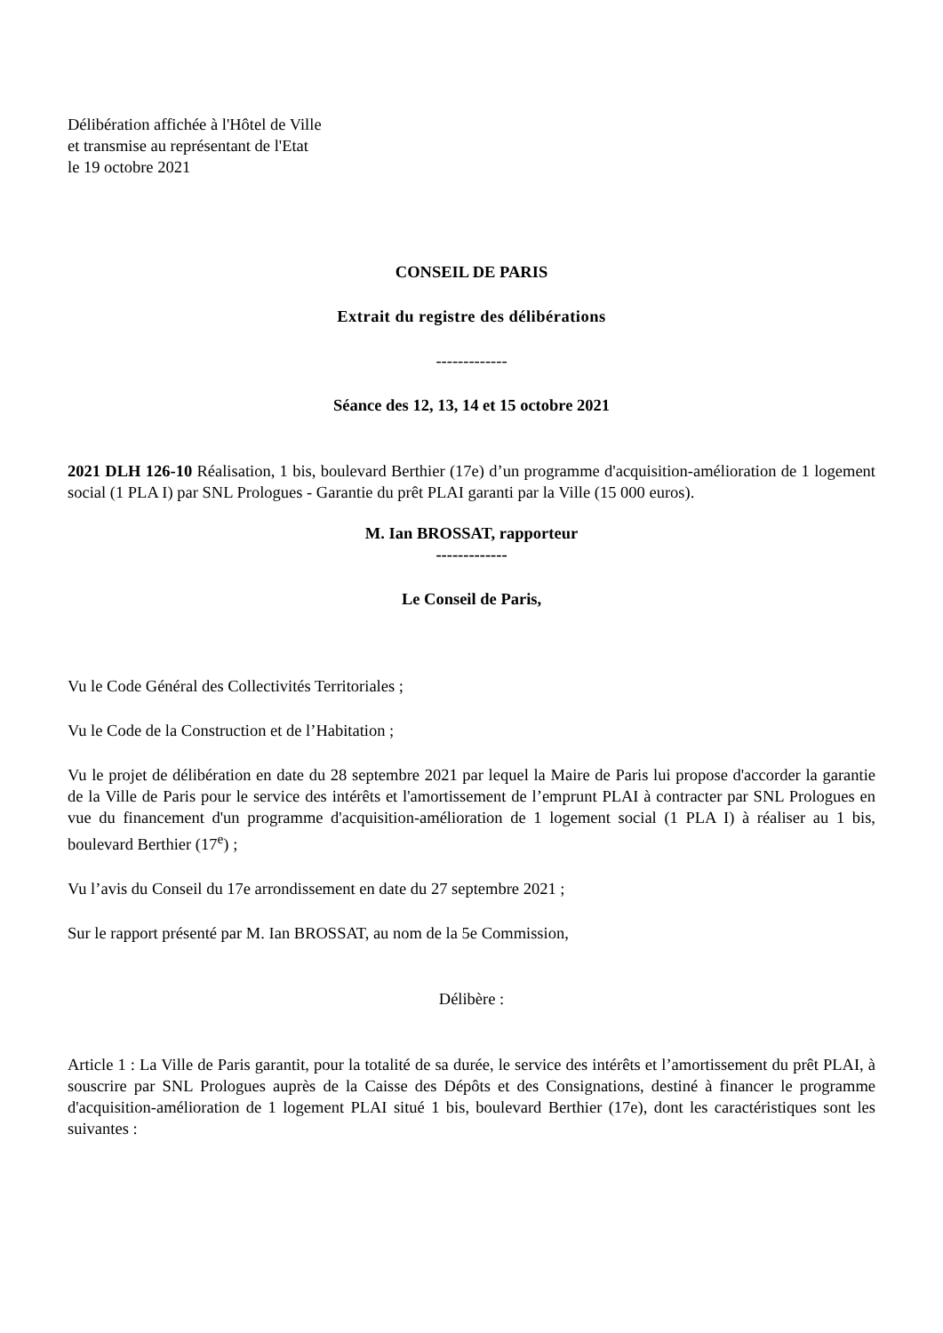Délibération affichée à l'Hôtel de Ville
et transmise au représentant de l'Etat
le 19 octobre 2021
CONSEIL DE PARIS
Extrait du registre des délibérations
-------------
Séance des 12, 13, 14 et 15 octobre 2021
2021 DLH 126-10 Réalisation, 1 bis, boulevard Berthier (17e) d’un programme d'acquisition-amélioration de 1 logement social (1 PLA I) par SNL Prologues - Garantie du prêt PLAI garanti par la Ville (15 000 euros).
M. Ian BROSSAT, rapporteur
-------------
Le Conseil de Paris,
Vu le Code Général des Collectivités Territoriales ;
Vu le Code de la Construction et de l’Habitation ;
Vu le projet de délibération en date du 28 septembre 2021 par lequel la Maire de Paris lui propose d'accorder la garantie de la Ville de Paris pour le service des intérêts et l'amortissement de l’emprunt PLAI à contracter par SNL Prologues en vue du financement d'un programme d'acquisition-amélioration de 1 logement social (1 PLA I) à réaliser au 1 bis, boulevard Berthier (17<sup>e</sup>) ;
Vu l’avis du Conseil du 17e arrondissement en date du 27 septembre 2021 ;
Sur le rapport présenté par M. Ian BROSSAT, au nom de la 5e Commission,
Délibère :
Article 1 : La Ville de Paris garantit, pour la totalité de sa durée, le service des intérêts et l’amortissement du prêt PLAI, à souscrire par SNL Prologues auprès de la Caisse des Dépôts et des Consignations, destiné à financer le programme d'acquisition-amélioration de 1 logement PLAI situé 1 bis, boulevard Berthier (17e), dont les caractéristiques sont les suivantes :